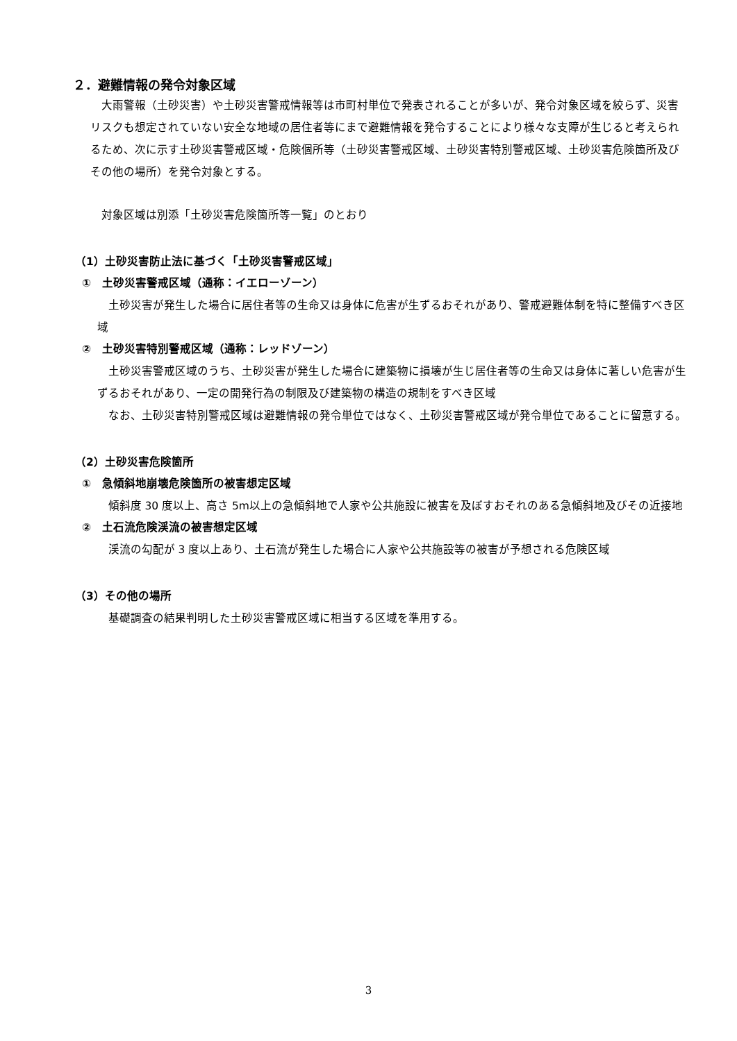２．避難情報の発令対象区域
大雨警報（土砂災害）や土砂災害警戒情報等は市町村単位で発表されることが多いが、発令対象区域を絞らず、災害リスクも想定されていない安全な地域の居住者等にまで避難情報を発令することにより様々な支障が生じると考えられるため、次に示す土砂災害警戒区域・危険個所等（土砂災害警戒区域、土砂災害特別警戒区域、土砂災害危険箇所及びその他の場所）を発令対象とする。
対象区域は別添「土砂災害危険箇所等一覧」のとおり
（1）土砂災害防止法に基づく「土砂災害警戒区域」
①　土砂災害警戒区域（通称：イエローゾーン）
土砂災害が発生した場合に居住者等の生命又は身体に危害が生ずるおそれがあり、警戒避難体制を特に整備すべき区域
②　土砂災害特別警戒区域（通称：レッドゾーン）
土砂災害警戒区域のうち、土砂災害が発生した場合に建築物に損壊が生じ居住者等の生命又は身体に著しい危害が生ずるおそれがあり、一定の開発行為の制限及び建築物の構造の規制をすべき区域
なお、土砂災害特別警戒区域は避難情報の発令単位ではなく、土砂災害警戒区域が発令単位であることに留意する。
（2）土砂災害危険箇所
①　急傾斜地崩壊危険箇所の被害想定区域
傾斜度 30 度以上、高さ 5m以上の急傾斜地で人家や公共施設に被害を及ぼすおそれのある急傾斜地及びその近接地
②　土石流危険渓流の被害想定区域
渓流の勾配が 3 度以上あり、土石流が発生した場合に人家や公共施設等の被害が予想される危険区域
（3）その他の場所
基礎調査の結果判明した土砂災害警戒区域に相当する区域を準用する。
3